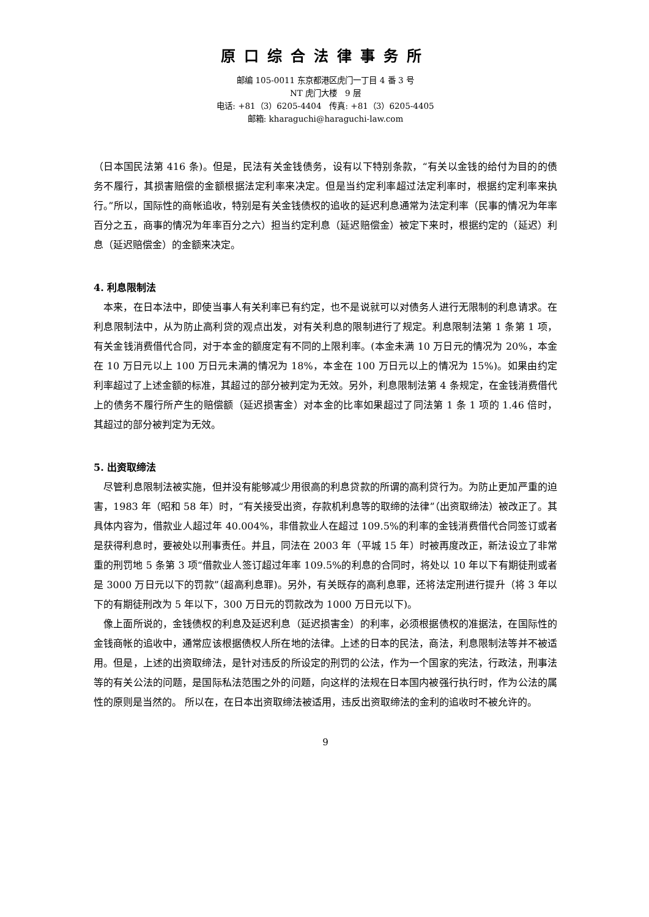原口综合法律事务所
邮编 105-0011 东京都港区虎门一丁目 4 番 3 号
NT 虎门大楼　9 层
电话: +81（3）6205-4404　传真: +81（3）6205-4405
邮箱: kharaguchi@haraguchi-law.com
（日本国民法第 416 条)。但是，民法有关金钱债务，设有以下特别条款，“有关以金钱的给付为目的的债务不履行，其损害赔偿的金额根据法定利率来决定。但是当约定利率超过法定利率时，根据约定利率来执行。”所以，国际性的商帐追收，特别是有关金钱债权的追收的延迟利息通常为法定利率（民事的情况为年率百分之五，商事的情况为年率百分之六）担当约定利息（延迟赔偿金）被定下来时，根据约定的（延迟）利息（延迟赔偿金）的金额来决定。
4. 利息限制法
　本来，在日本法中，即使当事人有关利率已有约定，也不是说就可以对债务人进行无限制的利息请求。在利息限制法中，从为防止高利贷的观点出发，对有关利息的限制进行了规定。利息限制法第 1 条第 1 项，有关金钱消费借代合同，对于本金的额度定有不同的上限利率。(本金未满 10 万日元的情况为 20%，本金在 10 万日元以上 100 万日元未满的情况为 18%，本金在 100 万日元以上的情况为 15%)。如果由约定利率超过了上述金额的标准，其超过的部分被判定为无效。另外，利息限制法第 4 条规定，在金钱消费借代上的债务不履行所产生的赔偿额（延迟损害金）对本金的比率如果超过了同法第 1 条 1 项的 1.46 倍时，其超过的部分被判定为无效。
5. 出资取缔法
　尽管利息限制法被实施，但并没有能够减少用很高的利息贷款的所谓的高利贷行为。为防止更加严重的迫害，1983 年（昭和 58 年）时，“有关接受出资，存款机利息等的取缔的法律”（出资取缔法）被改正了。其具体内容为，借款业人超过年 40.004%，非借款业人在超过 109.5%的利率的金钱消费借代合同签订或者是获得利息时，要被处以刑事责任。并且，同法在 2003 年（平城 15 年）时被再度改正，新法设立了非常重的刑罚地 5 条第 3 项“借款业人签订超过年率 109.5%的利息的合同时，将处以 10 年以下有期徒刑或者是 3000 万日元以下的罚款”（超高利息罪)。另外，有关既存的高利息罪，还将法定刑进行提升（将 3 年以下的有期徒刑改为 5 年以下，300 万日元的罚款改为 1000 万日元以下)。
　像上面所说的，金钱债权的利息及延迟利息（延迟损害金）的利率，必须根据债权的准据法，在国际性的金钱商帐的追收中，通常应该根据债权人所在地的法律。上述的日本的民法，商法，利息限制法等并不被适用。但是，上述的出资取缔法，是针对违反的所设定的刑罚的公法，作为一个国家的宪法，行政法，刑事法等的有关公法的问题，是国际私法范围之外的问题，向这样的法规在日本国内被强行执行时，作为公法的属性的原则是当然的。 所以在，在日本出资取缔法被适用，违反出资取缔法的金利的追收时不被允许的。
9